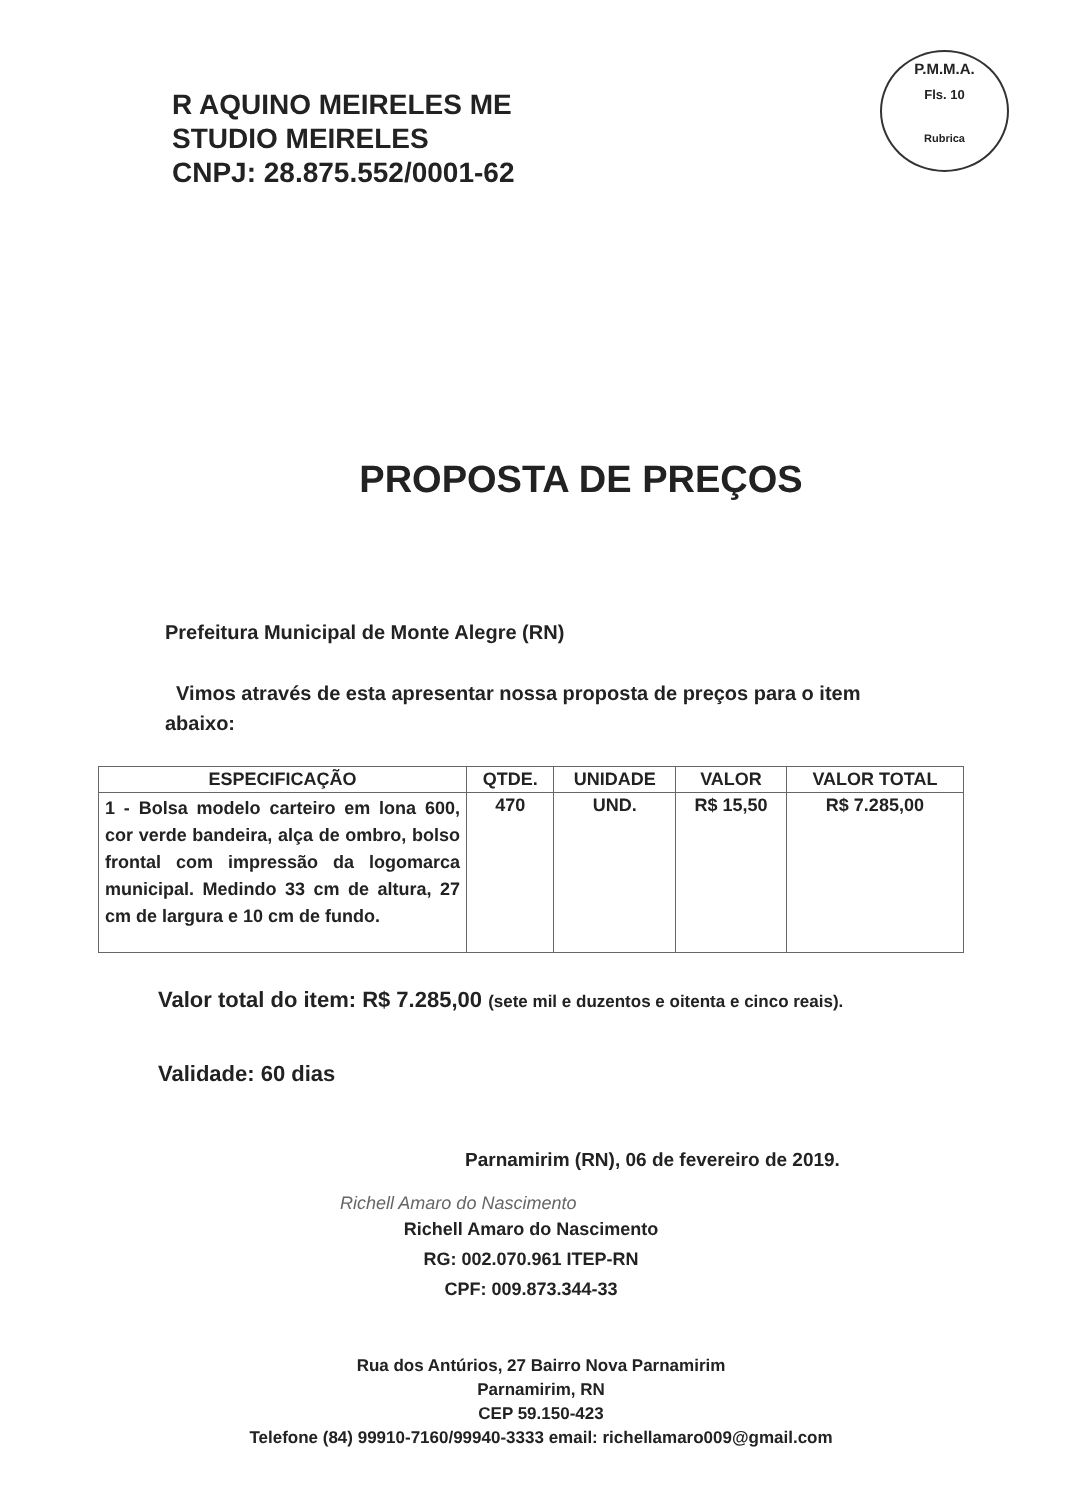P.M.M.A.
Fls. 10
Rubrica
R AQUINO MEIRELES ME
STUDIO MEIRELES
CNPJ: 28.875.552/0001-62
PROPOSTA DE PREÇOS
Prefeitura Municipal de Monte Alegre (RN)
Vimos através de esta apresentar nossa proposta de preços para o item abaixo:
| ESPECIFICAÇÃO | QTDE. | UNIDADE | VALOR | VALOR TOTAL |
| --- | --- | --- | --- | --- |
| 1 - Bolsa modelo carteiro em lona 600, cor verde bandeira, alça de ombro, bolso frontal com impressão da logomarca municipal. Medindo 33 cm de altura, 27 cm de largura e 10 cm de fundo. | 470 | UND. | R$ 15,50 | R$ 7.285,00 |
Valor total do item: R$ 7.285,00 (sete mil e duzentos e oitenta e cinco reais).
Validade: 60 dias
Parnamirim (RN), 06 de fevereiro de 2019.
Richell Amaro do Nascimento
Richell Amaro do Nascimento
RG: 002.070.961 ITEP-RN
CPF: 009.873.344-33
Rua dos Antúrios, 27 Bairro Nova Parnamirim
Parnamirim, RN
CEP 59.150-423
Telefone (84) 99910-7160/99940-3333 email: richellamaro009@gmail.com